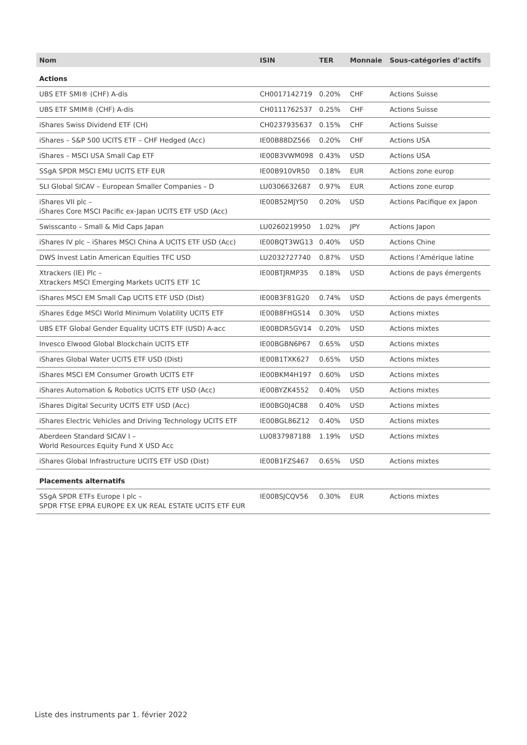| Nom | ISIN | TER | Monnaie | Sous-catégories d’actifs |
| --- | --- | --- | --- | --- |
| Actions | | | | |
| UBS ETF SMI® (CHF) A-dis | CH0017142719 | 0.20% | CHF | Actions Suisse |
| UBS ETF SMIM® (CHF) A-dis | CH0111762537 | 0.25% | CHF | Actions Suisse |
| iShares Swiss Dividend ETF (CH) | CH0237935637 | 0.15% | CHF | Actions Suisse |
| iShares – S&P 500 UCITS ETF – CHF Hedged (Acc) | IE00B88DZ566 | 0.20% | CHF | Actions USA |
| iShares – MSCI USA Small Cap ETF | IE00B3VWM098 | 0.43% | USD | Actions USA |
| SSgA SPDR MSCI EMU UCITS ETF EUR | IE00B910VR50 | 0.18% | EUR | Actions zone europ |
| SLI Global SICAV – European Smaller Companies – D | LU0306632687 | 0.97% | EUR | Actions zone europ |
| iShares VII plc – iShares Core MSCI Pacific ex-Japan UCITS ETF USD (Acc) | IE00B52MJY50 | 0.20% | USD | Actions Pacifique ex Japon |
| Swisscanto – Small & Mid Caps Japan | LU0260219950 | 1.02% | JPY | Actions Japon |
| iShares IV plc – iShares MSCI China A UCITS ETF USD (Acc) | IE00BQT3WG13 | 0.40% | USD | Actions Chine |
| DWS Invest Latin American Equities TFC USD | LU2032727740 | 0.87% | USD | Actions l’Amérique latine |
| Xtrackers (IE) Plc – Xtrackers MSCI Emerging Markets UCITS ETF 1C | IE00BTJRMP35 | 0.18% | USD | Actions de pays émergents |
| iShares MSCI EM Small Cap UCITS ETF USD (Dist) | IE00B3F81G20 | 0.74% | USD | Actions de pays émergents |
| iShares Edge MSCI World Minimum Volatility UCITS ETF | IE00B8FHGS14 | 0.30% | USD | Actions mixtes |
| UBS ETF Global Gender Equality UCITS ETF (USD) A-acc | IE00BDR5GV14 | 0.20% | USD | Actions mixtes |
| Invesco Elwood Global Blockchain UCITS ETF | IE00BGBN6P67 | 0.65% | USD | Actions mixtes |
| iShares Global Water UCITS ETF USD (Dist) | IE00B1TXK627 | 0.65% | USD | Actions mixtes |
| iShares MSCI EM Consumer Growth UCITS ETF | IE00BKM4H197 | 0.60% | USD | Actions mixtes |
| iShares Automation & Robotics UCITS ETF USD (Acc) | IE00BYZK4552 | 0.40% | USD | Actions mixtes |
| iShares Digital Security UCITS ETF USD (Acc) | IE00BG0J4C88 | 0.40% | USD | Actions mixtes |
| iShares Electric Vehicles and Driving Technology UCITS ETF | IE00BGL86Z12 | 0.40% | USD | Actions mixtes |
| Aberdeen Standard SICAV I – World Resources Equity Fund X USD Acc | LU0837987188 | 1.19% | USD | Actions mixtes |
| iShares Global Infrastructure UCITS ETF USD (Dist) | IE00B1FZS467 | 0.65% | USD | Actions mixtes |
| Placements alternatifs | | | | |
| SSgA SPDR ETFs Europe I plc – SPDR FTSE EPRA EUROPE EX UK REAL ESTATE UCITS ETF EUR | IE00BSJCQV56 | 0.30% | EUR | Actions mixtes |
Liste des instruments par 1. février 2022